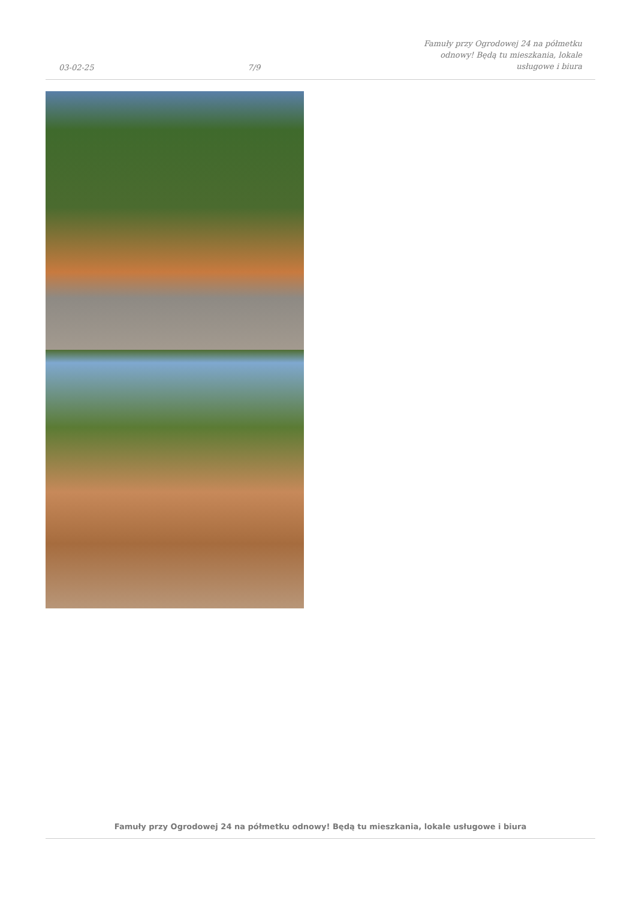03-02-25 7/9 Famuły przy Ogrodowej 24 na półmetku odnowy! Będą tu mieszkania, lokale usługowe i biura
Famuły przy Ogrodowej 24 na półmetku odnowy! Będą tu mieszkania, lokale usługowe i biura